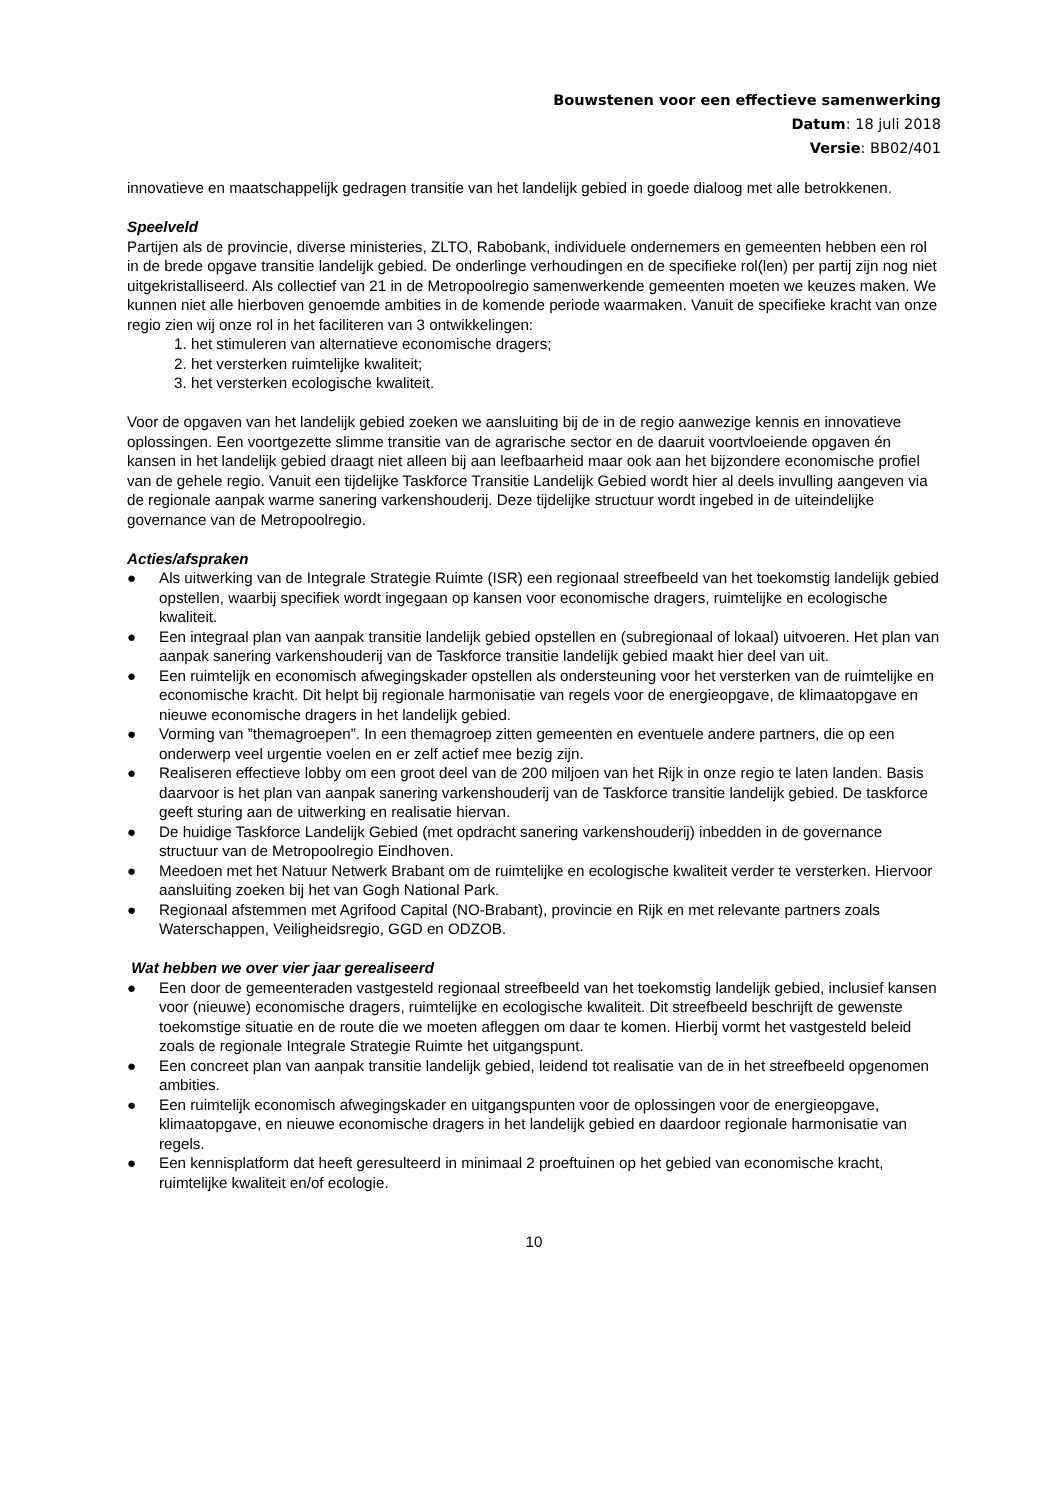Bouwstenen voor een effectieve samenwerking
Datum: 18 juli 2018
Versie: BB02/401
innovatieve en maatschappelijk gedragen transitie van het landelijk gebied in goede dialoog met alle betrokkenen.
Speelveld
Partijen als de provincie, diverse ministeries, ZLTO, Rabobank, individuele ondernemers en gemeenten hebben een rol in de brede opgave transitie landelijk gebied. De onderlinge verhoudingen en de specifieke rol(len) per partij zijn nog niet uitgekristalliseerd. Als collectief van 21 in de Metropoolregio samenwerkende gemeenten moeten we keuzes maken. We kunnen niet alle hierboven genoemde ambities in de komende periode waarmaken. Vanuit de specifieke kracht van onze regio zien wij onze rol in het faciliteren van 3 ontwikkelingen:
1. het stimuleren van alternatieve economische dragers;
2. het versterken ruimtelijke kwaliteit;
3. het versterken ecologische kwaliteit.
Voor de opgaven van het landelijk gebied zoeken we aansluiting bij de in de regio aanwezige kennis en innovatieve oplossingen. Een voortgezette slimme transitie van de agrarische sector en de daaruit voortvloeiende opgaven én kansen in het landelijk gebied draagt niet alleen bij aan leefbaarheid maar ook aan het bijzondere economische profiel van de gehele regio. Vanuit een tijdelijke Taskforce Transitie Landelijk Gebied wordt hier al deels invulling aangeven via de regionale aanpak warme sanering varkenshouderij. Deze tijdelijke structuur wordt ingebed in de uiteindelijke governance van de Metropoolregio.
Acties/afspraken
● Als uitwerking van de Integrale Strategie Ruimte (ISR) een regionaal streefbeeld van het toekomstig landelijk gebied opstellen, waarbij specifiek wordt ingegaan op kansen voor economische dragers, ruimtelijke en ecologische kwaliteit.
● Een integraal plan van aanpak transitie landelijk gebied opstellen en (subregionaal of lokaal) uitvoeren. Het plan van aanpak sanering varkenshouderij van de Taskforce transitie landelijk gebied maakt hier deel van uit.
● Een ruimtelijk en economisch afwegingskader opstellen als ondersteuning voor het versterken van de ruimtelijke en economische kracht. Dit helpt bij regionale harmonisatie van regels voor de energieopgave, de klimaatopgave en nieuwe economische dragers in het landelijk gebied.
● Vorming van ”themagroepen”. In een themagroep zitten gemeenten en eventuele andere partners, die op een onderwerp veel urgentie voelen en er zelf actief mee bezig zijn.
● Realiseren effectieve lobby om een groot deel van de 200 miljoen van het Rijk in onze regio te laten landen. Basis daarvoor is het plan van aanpak sanering varkenshouderij van de Taskforce transitie landelijk gebied. De taskforce geeft sturing aan de uitwerking en realisatie hiervan.
● De huidige Taskforce Landelijk Gebied (met opdracht sanering varkenshouderij) inbedden in de governance structuur van de Metropoolregio Eindhoven.
● Meedoen met het Natuur Netwerk Brabant om de ruimtelijke en ecologische kwaliteit verder te versterken. Hiervoor aansluiting zoeken bij het van Gogh National Park.
● Regionaal afstemmen met Agrifood Capital (NO-Brabant), provincie en Rijk en met relevante partners zoals Waterschappen, Veiligheidsregio, GGD en ODZOB.
Wat hebben we over vier jaar gerealiseerd
● Een door de gemeenteraden vastgesteld regionaal streefbeeld van het toekomstig landelijk gebied, inclusief kansen voor (nieuwe) economische dragers, ruimtelijke en ecologische kwaliteit. Dit streefbeeld beschrijft de gewenste toekomstige situatie en de route die we moeten afleggen om daar te komen. Hierbij vormt het vastgesteld beleid zoals de regionale Integrale Strategie Ruimte het uitgangspunt.
● Een concreet plan van aanpak transitie landelijk gebied, leidend tot realisatie van de in het streefbeeld opgenomen ambities.
● Een ruimtelijk economisch afwegingskader en uitgangspunten voor de oplossingen voor de energieopgave, klimaatopgave, en nieuwe economische dragers in het landelijk gebied en daardoor regionale harmonisatie van regels.
● Een kennisplatform dat heeft geresulteerd in minimaal 2 proeftuinen op het gebied van economische kracht, ruimtelijke kwaliteit en/of ecologie.
10